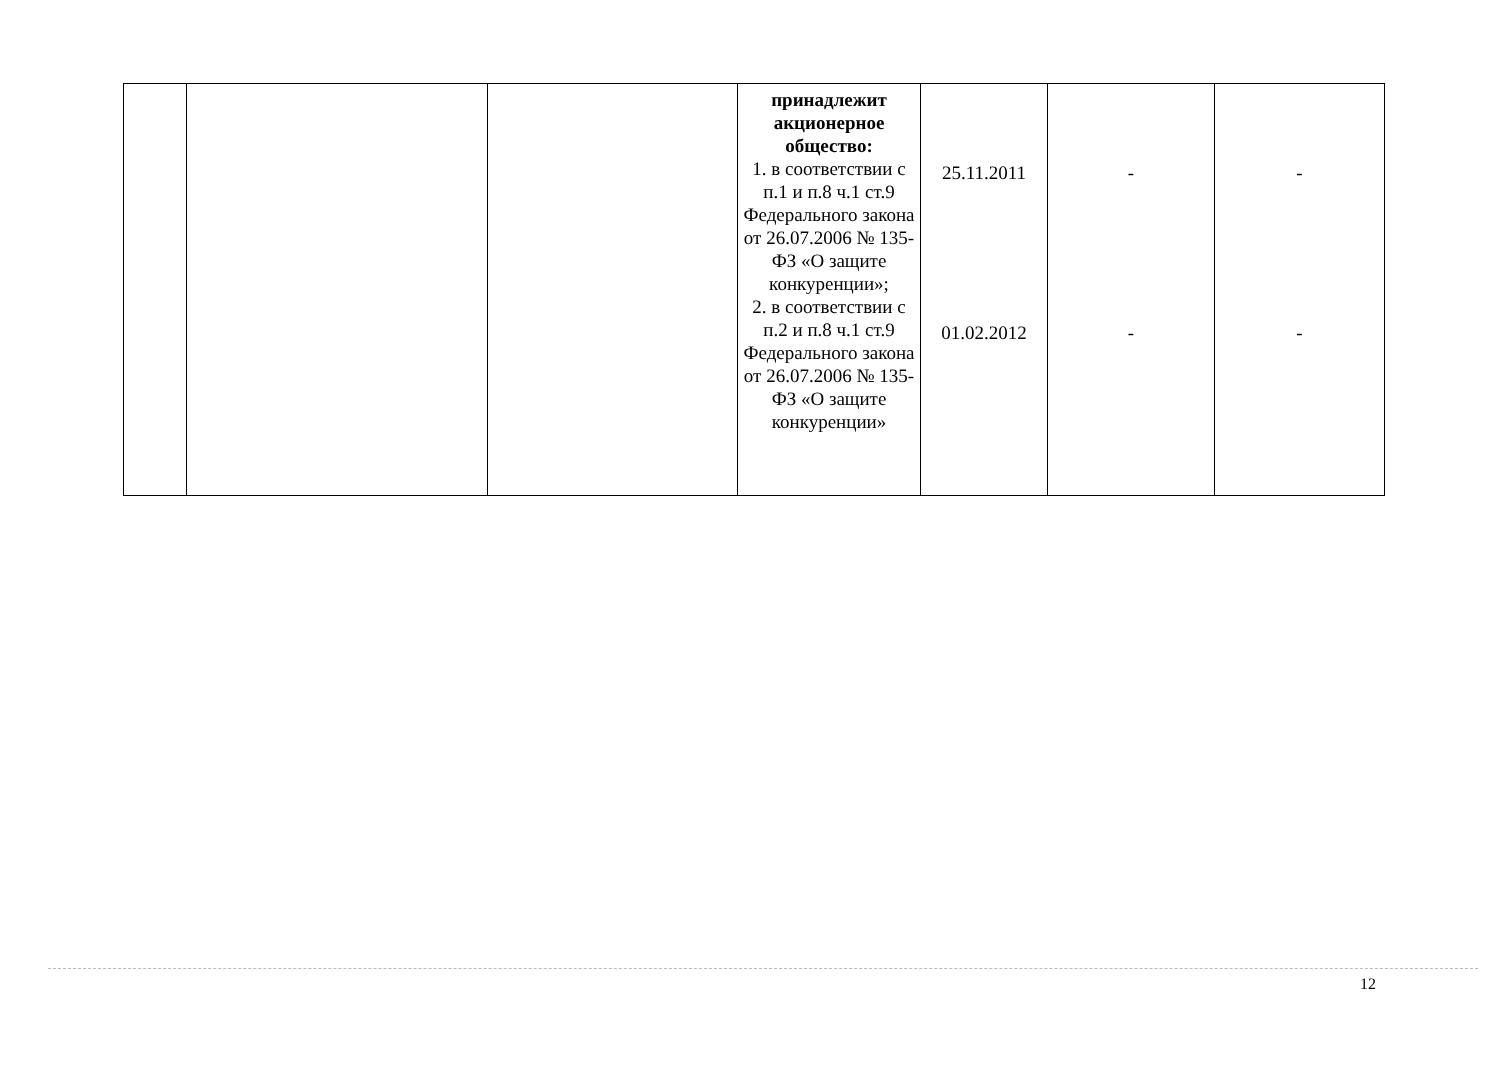| | | | принадлежит акционерное общество: 1. в соответствии с п.1 и п.8 ч.1 ст.9 Федерального закона от 26.07.2006 № 135-ФЗ «О защите конкуренции»; 2. в соответствии с п.2 и п.8 ч.1 ст.9 Федерального закона от 26.07.2006 № 135-ФЗ «О защите конкуренции» | 25.11.2011 01.02.2012 | - - | - - |
12